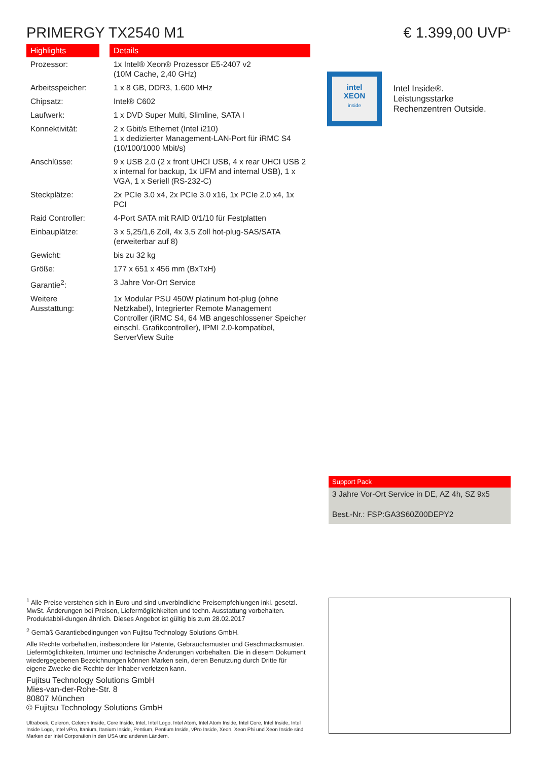PRIMERGY TX2540 M1
| Highlights | Details |
| --- | --- |
| Prozessor: | 1x Intel® Xeon® Prozessor E5-2407 v2 (10M Cache, 2,40 GHz) |
| Arbeitsspeicher: | 1 x 8 GB, DDR3, 1.600 MHz |
| Chipsatz: | Intel® C602 |
| Laufwerk: | 1 x DVD Super Multi, Slimline, SATA I |
| Konnektivität: | 2 x Gbit/s Ethernet (Intel i210) 1 x dedizierter Management-LAN-Port für iRMC S4 (10/100/1000 Mbit/s) |
| Anschlüsse: | 9 x USB 2.0 (2 x front UHCI USB, 4 x rear UHCI USB 2 x internal for backup, 1x UFM and internal USB), 1 x VGA, 1 x Seriell (RS-232-C) |
| Steckplätze: | 2x PCIe 3.0 x4, 2x PCIe 3.0 x16, 1x PCIe 2.0 x4, 1x PCI |
| Raid Controller: | 4-Port SATA mit RAID 0/1/10 für Festplatten |
| Einbauplätze: | 3 x 5,25/1,6 Zoll, 4x 3,5 Zoll hot-plug-SAS/SATA (erweiterbar auf 8) |
| Gewicht: | bis zu 32 kg |
| Größe: | 177 x 651 x 456 mm (BxTxH) |
| Garantie<sup>2</sup>: | 3 Jahre Vor-Ort Service |
| Weitere Ausstattung: | 1x Modular PSU 450W platinum hot-plug (ohne Netzkabel), Integrierter Remote Management Controller (iRMC S4, 64 MB angeschlossener Speicher einschl. Grafikcontroller), IPMI 2.0-kompatibel, ServerView Suite |
€ 1.399,00 UVP<sup>1</sup>
intel
XEON
inside
Intel Inside®. Leistungsstarke Rechenzentren Outside.
Support Pack
3 Jahre Vor-Ort Service in DE, AZ 4h, SZ 9x5
Best.-Nr.: FSP:GA3S60Z00DEPY2
<sup>1</sup> Alle Preise verstehen sich in Euro und sind unverbindliche Preisempfehlungen inkl. gesetzl. MwSt. Änderungen bei Preisen, Liefermöglichkeiten und techn. Ausstattung vorbehalten. Produktabbil-dungen ähnlich. Dieses Angebot ist gültig bis zum 28.02.2017
<sup>2</sup> Gemäß Garantiebedingungen von Fujitsu Technology Solutions GmbH.
Alle Rechte vorbehalten, insbesondere für Patente, Gebrauchsmuster und Geschmacksmuster. Liefermöglichkeiten, Irrtümer und technische Änderungen vorbehalten. Die in diesem Dokument wiedergegebenen Bezeichnungen können Marken sein, deren Benutzung durch Dritte für eigene Zwecke die Rechte der Inhaber verletzen kann.
Fujitsu Technology Solutions GmbH
Mies-van-der-Rohe-Str. 8
80807 München
© Fujitsu Technology Solutions GmbH
Ultrabook, Celeron, Celeron Inside, Core Inside, Intel, Intel Logo, Intel Atom, Intel Atom Inside, Intel Core, Intel Inside, Intel Inside Logo, Intel vPro, Itanium, Itanium Inside, Pentium, Pentium Inside, vPro Inside, Xeon, Xeon Phi und Xeon Inside sind Marken der Intel Corporation in den USA und anderen Ländern.